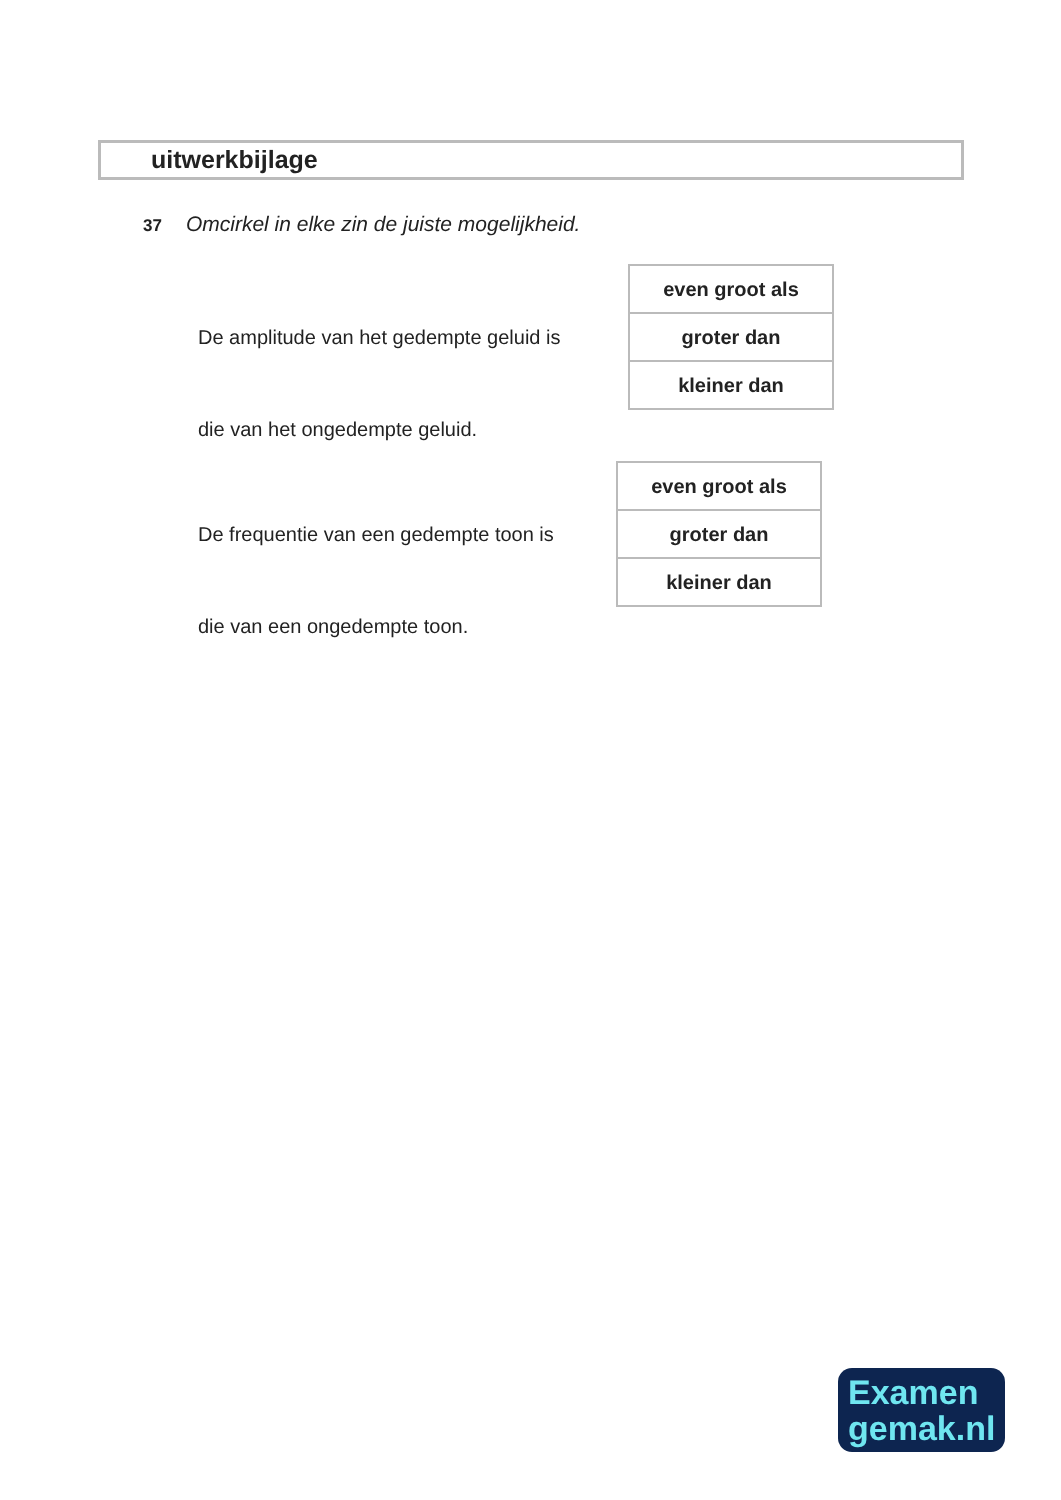uitwerkbijlage
37 Omcirkel in elke zin de juiste mogelijkheid.
De amplitude van het gedempte geluid is
| even groot als |
| groter dan |
| kleiner dan |
die van het ongedempte geluid.
De frequentie van een gedempte toon is
| even groot als |
| groter dan |
| kleiner dan |
die van een ongedempte toon.
Examen
gemak.nl